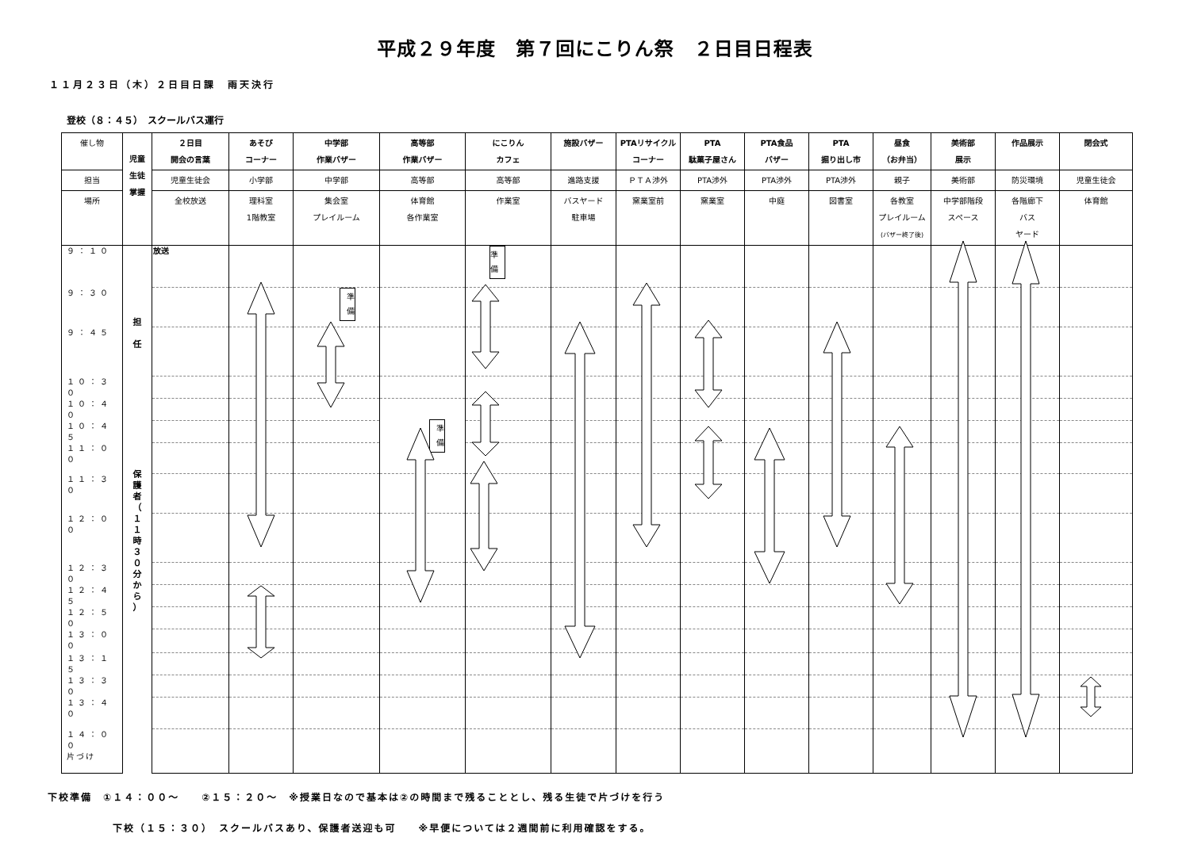平成２９年度　第７回にこりん祭　２日目日程表
１１月２３日（木）２日目日課　雨天決行
登校（８：４５）　スクールバス運行
| 催し物 | 児童 生徒 掌握 | ２日目 開会の言葉 | あそび コーナー | 中学部 作業バザー | 高等部 作業バザー | にこりん カフェ | 施設バザー | PTAリサイクル コーナー | PTA 駄菓子屋さん | PTA食品 バザー | PTA 掘り出し市 | 昼食 （お弁当） | 美術部 展示 | 作品展示 | 閉会式 |
| 担当 | | 児童生徒会 | 小学部 | 中学部 | 高等部 | 高等部 | 進路支援 | ＰＴＡ渉外 | PTA渉外 | PTA渉外 | PTA渉外 | 親子 | 美術部 | 防災環境 | 児童生徒会 |
| 場所 | | 全校放送 | 理科室 1階教室 | 集会室 プレイルーム | 体育館 各作業室 | 作業室 | バスヤード 駐車場 | 窯業室前 | 窯業室 | 中庭 | 図書室 | 各教室 プレイルーム (バザー終了後) | 中学部階段 スペース | 各階廊下 バス ヤード | 体育館 |
| ９：１０ | 担 任 保 護 者 （ １ １ 時 ３ ０ 分 か ら ） | 放送 | | | | 準 備 | | | | | | | | | |
| ９：３０ | | | | 準 備 | | | | | | | | | | | |
| ９：４５ | | | | | | | | | | | | | | | |
| １０：３０ | | | | | | | | | | | | | | | |
| １０：４０ | | | | | 準 備 | | | | | | | | | | |
| １０：４５ | | | | | | | | | | | | | | | |
| １１：００ | | | | | | | | | | | | | | | |
| １１：３０ | | | | | | | | | | | | | | | |
| １２：００ | | | | | | | | | | | | | | | |
| １２：３０ | | | | | | | | | | | | | | | |
| １２：４５ | | | | | | | | | | | | | | | |
| １２：５０ | | | | | | | | | | | | | | | |
| １３：００ | | | | | | | | | | | | | | | |
| １３：１５ | | | | | | | | | | | | | | | |
| １３：３０ | | | | | | | | | | | | | | | |
| １３：４０ | | | | | | | | | | | | | | | |
| １４：００ | | | | | | | | | | | | | | | |
| 片づけ | | | | | | | | | | | | | | | |
下校準備　①１４：００～　　②１５：２０～　※授業日なので基本は②の時間まで残ることとし、残る生徒で片づけを行う
下校（１５：３０）　スクールバスあり、保護者送迎も可　　※早便については２週間前に利用確認をする。